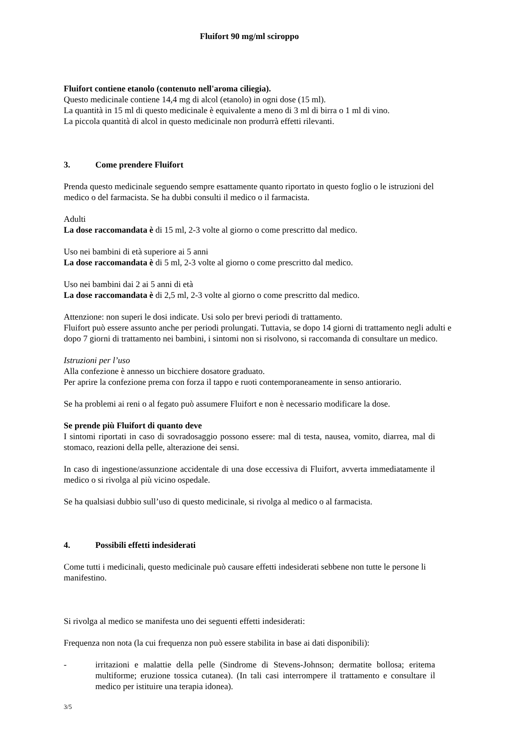Fluifort 90 mg/ml sciroppo
Fluifort contiene etanolo (contenuto nell'aroma ciliegia).
Questo medicinale contiene 14,4 mg di alcol (etanolo) in ogni dose (15 ml).
La quantità in 15 ml di questo medicinale è equivalente a meno di 3 ml di birra o 1 ml di vino.
La piccola quantità di alcol in questo medicinale non produrrà effetti rilevanti.
3. Come prendere Fluifort
Prenda questo medicinale seguendo sempre esattamente quanto riportato in questo foglio o le istruzioni del medico o del farmacista. Se ha dubbi consulti il medico o il farmacista.
Adulti
La dose raccomandata è di 15 ml, 2-3 volte al giorno o come prescritto dal medico.
Uso nei bambini di età superiore ai 5 anni
La dose raccomandata è di 5 ml, 2-3 volte al giorno o come prescritto dal medico.
Uso nei bambini dai 2 ai 5 anni di età
La dose raccomandata è di 2,5 ml, 2-3 volte al giorno o come prescritto dal medico.
Attenzione: non superi le dosi indicate. Usi solo per brevi periodi di trattamento.
Fluifort può essere assunto anche per periodi prolungati. Tuttavia, se dopo 14 giorni di trattamento negli adulti e dopo 7 giorni di trattamento nei bambini, i sintomi non si risolvono, si raccomanda di consultare un medico.
Istruzioni per l’uso
Alla confezione è annesso un bicchiere dosatore graduato.
Per aprire la confezione prema con forza il tappo e ruoti contemporaneamente in senso antiorario.
Se ha problemi ai reni o al fegato può assumere Fluifort e non è necessario modificare la dose.
Se prende più Fluifort di quanto deve
I sintomi riportati in caso di sovradosaggio possono essere: mal di testa, nausea, vomito, diarrea, mal di stomaco, reazioni della pelle, alterazione dei sensi.
In caso di ingestione/assunzione accidentale di una dose eccessiva di Fluifort, avverta immediatamente il medico o si rivolga al più vicino ospedale.
Se ha qualsiasi dubbio sull’uso di questo medicinale, si rivolga al medico o al farmacista.
4. Possibili effetti indesiderati
Come tutti i medicinali, questo medicinale può causare effetti indesiderati sebbene non tutte le persone li manifestino.
Si rivolga al medico se manifesta uno dei seguenti effetti indesiderati:
Frequenza non nota (la cui frequenza non può essere stabilita in base ai dati disponibili):
- irritazioni e malattie della pelle (Sindrome di Stevens-Johnson; dermatite bollosa; eritema multiforme; eruzione tossica cutanea). (In tali casi interrompere il trattamento e consultare il medico per istituire una terapia idonea).
3/5